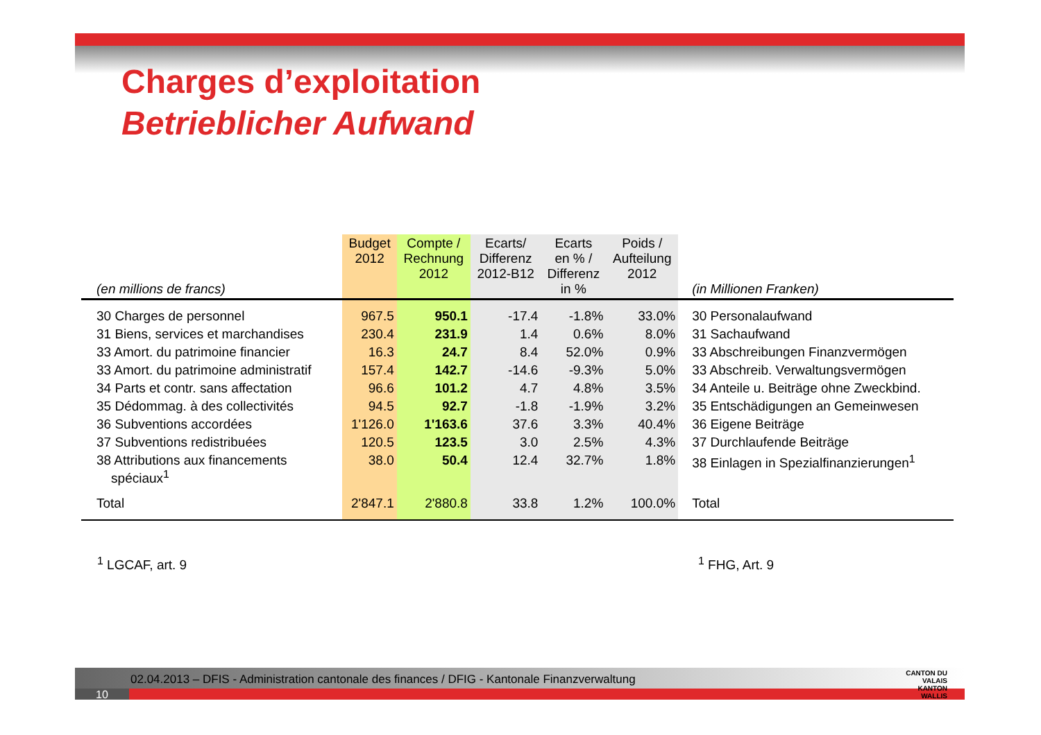Charges d’exploitation
Betrieblicher Aufwand
| (en millions de francs) | Budget 2012 | Compte / Rechnung 2012 | Ecarts/ Differenz 2012-B12 | Ecarts en % / Differenz in % | Poids / Aufteilung 2012 | (in Millionen Franken) |
| --- | --- | --- | --- | --- | --- | --- |
| 30 Charges de personnel | 967.5 | 950.1 | -17.4 | -1.8% | 33.0% | 30 Personalaufwand |
| 31 Biens, services et marchandises | 230.4 | 231.9 | 1.4 | 0.6% | 8.0% | 31 Sachaufwand |
| 33 Amort. du patrimoine financier | 16.3 | 24.7 | 8.4 | 52.0% | 0.9% | 33 Abschreibungen Finanzvermögen |
| 33 Amort. du patrimoine administratif | 157.4 | 142.7 | -14.6 | -9.3% | 5.0% | 33 Abschreib. Verwaltungsvermögen |
| 34 Parts et contr. sans affectation | 96.6 | 101.2 | 4.7 | 4.8% | 3.5% | 34 Anteile u. Beiträge ohne Zweckbind. |
| 35 Dédommag. à des collectivités | 94.5 | 92.7 | -1.8 | -1.9% | 3.2% | 35 Entschädigungen an Gemeinwesen |
| 36 Subventions accordées | 1'126.0 | 1'163.6 | 37.6 | 3.3% | 40.4% | 36 Eigene Beiträge |
| 37 Subventions redistribuées | 120.5 | 123.5 | 3.0 | 2.5% | 4.3% | 37 Durchlaufende Beiträge |
| 38 Attributions aux financements spéciaux<sup>1</sup> | 38.0 | 50.4 | 12.4 | 32.7% | 1.8% | 38 Einlagen in Spezialfinanzierungen<sup>1</sup> |
| Total | 2'847.1 | 2'880.8 | 33.8 | 1.2% | 100.0% | Total |
<sup>1</sup> LGCAF, art. 9 <sup>1</sup> FHG, Art. 9
02.04.2013 – DFIS - Administration cantonale des finances / DFIG - Kantonale Finanzverwaltung
10
CANTON DU VALAIS
KANTON WALLIS